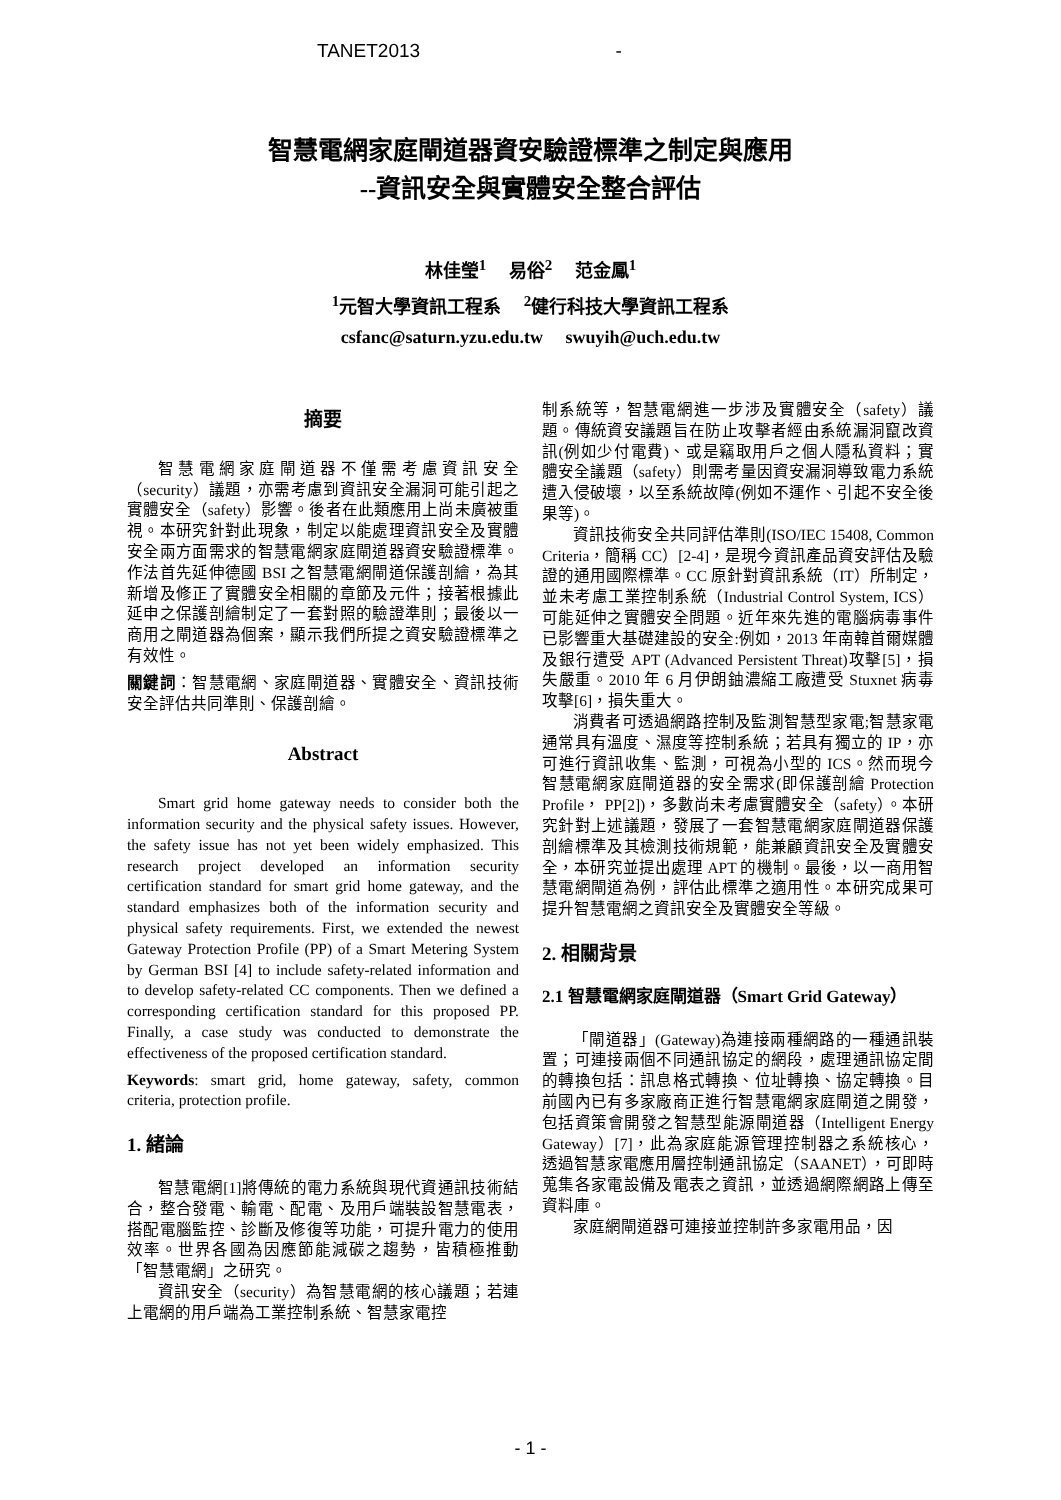TANET2013 -
智慧電網家庭閘道器資安驗證標準之制定與應用
--資訊安全與實體安全整合評估
林佳瑩<sup>1</sup> 易俗<sup>2</sup> 范金鳳<sup>1</sup>
<sup>1</sup> 元智大學資訊工程系 <sup>2</sup>健行科技大學資訊工程系
csfanc@saturn.yzu.edu.tw swuyih@uch.edu.tw
摘要
智慧電網家庭閘道器不僅需考慮資訊安全（security）議題，亦需考慮到資訊安全漏洞可能引起之實體安全（safety）影響。後者在此類應用上尚未廣被重視。本研究針對此現象，制定以能處理資訊安全及實體安全兩方面需求的智慧電網家庭閘道器資安驗證標準。作法首先延伸德國 BSI 之智慧電網閘道保護剖繪，為其新增及修正了實體安全相關的章節及元件；接著根據此延申之保護剖繪制定了一套對照的驗證準則；最後以一商用之閘道器為個案，顯示我們所提之資安驗證標準之有效性。
關鍵詞：智慧電網、家庭閘道器、實體安全、資訊技術安全評估共同準則、保護剖繪。
Abstract
Smart grid home gateway needs to consider both the information security and the physical safety issues. However, the safety issue has not yet been widely emphasized. This research project developed an information security certification standard for smart grid home gateway, and the standard emphasizes both of the information security and physical safety requirements. First, we extended the newest Gateway Protection Profile (PP) of a Smart Metering System by German BSI [4] to include safety-related information and to develop safety-related CC components. Then we defined a corresponding certification standard for this proposed PP. Finally, a case study was conducted to demonstrate the effectiveness of the proposed certification standard.
Keywords: smart grid, home gateway, safety, common criteria, protection profile.
1. 緒論
智慧電網[1]將傳統的電力系統與現代資通訊技術結合，整合發電、輸電、配電、及用戶端裝設智慧電表，搭配電腦監控、診斷及修復等功能，可提升電力的使用效率。世界各國為因應節能減碳之趨勢，皆積極推動「智慧電網」之研究。
資訊安全（security）為智慧電網的核心議題；若連上電網的用戶端為工業控制系統、智慧家電控
制系統等，智慧電網進一步涉及實體安全（safety）議題。傳統資安議題旨在防止攻擊者經由系統漏洞竄改資訊(例如少付電費)、或是竊取用戶之個人隱私資料；實體安全議題（safety）則需考量因資安漏洞導致電力系統遭入侵破壞，以至系統故障(例如不運作、引起不安全後果等)。
資訊技術安全共同評估準則(ISO/IEC 15408, Common Criteria，簡稱 CC）[2-4]，是現今資訊產品資安評估及驗證的通用國際標準。CC 原針對資訊系統（IT）所制定，並未考慮工業控制系統（Industrial Control System, ICS）可能延伸之實體安全問題。近年來先進的電腦病毒事件已影響重大基礎建設的安全:例如，2013 年南韓首爾媒體及銀行遭受 APT (Advanced Persistent Threat)攻擊[5]，損失嚴重。2010 年 6 月伊朗鈾濃縮工廠遭受 Stuxnet 病毒攻擊[6]，損失重大。
消費者可透過網路控制及監測智慧型家電;智慧家電通常具有溫度、濕度等控制系統；若具有獨立的 IP，亦可進行資訊收集、監測，可視為小型的 ICS。然而現今智慧電網家庭閘道器的安全需求(即保護剖繪 Protection Profile， PP[2])，多數尚未考慮實體安全（safety）。本研究針對上述議題，發展了一套智慧電網家庭閘道器保護剖繪標準及其檢測技術規範，能兼顧資訊安全及實體安全，本研究並提出處理 APT 的機制。最後，以一商用智慧電網閘道為例，評估此標準之適用性。本研究成果可提升智慧電網之資訊安全及實體安全等級。
2. 相關背景
2.1 智慧電網家庭閘道器（Smart Grid Gateway）
「閘道器」(Gateway)為連接兩種網路的一種通訊裝置；可連接兩個不同通訊協定的網段，處理通訊協定間的轉換包括：訊息格式轉換、位址轉換、協定轉換。目前國內已有多家廠商正進行智慧電網家庭閘道之開發，包括資策會開發之智慧型能源閘道器（Intelligent Energy Gateway）[7]，此為家庭能源管理控制器之系統核心，透過智慧家電應用層控制通訊協定（SAANET），可即時蒐集各家電設備及電表之資訊，並透過網際網路上傳至資料庫。
家庭網閘道器可連接並控制許多家電用品，因
- 1 -